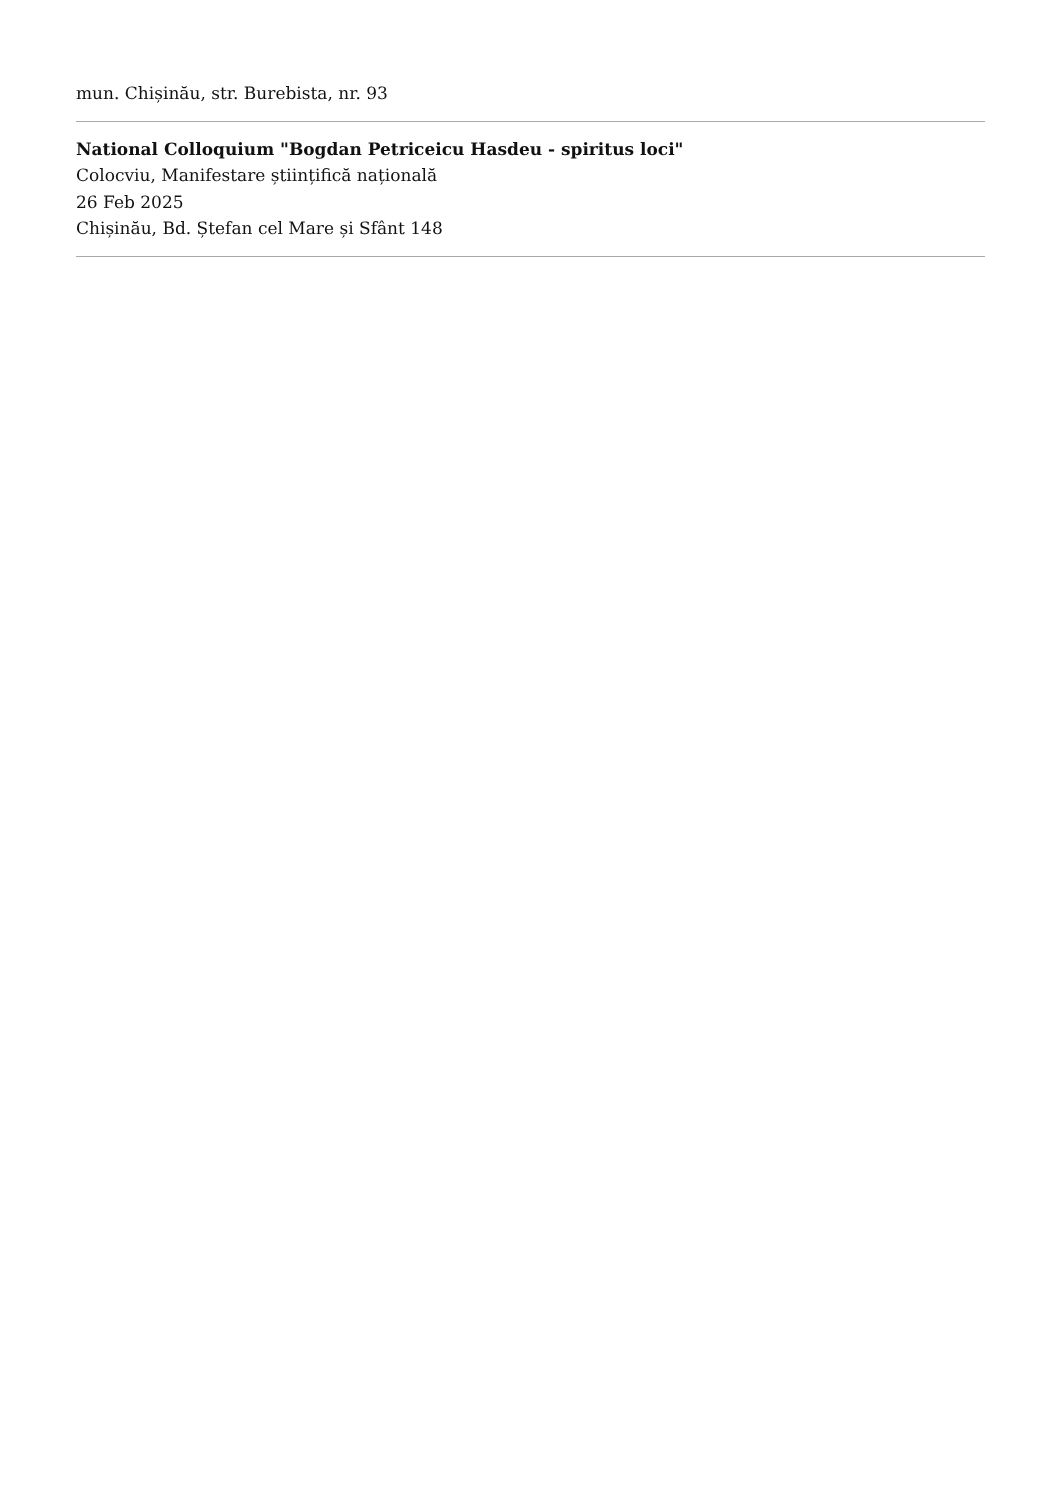mun. Chișinău, str. Burebista, nr. 93
National Colloquium "Bogdan Petriceicu Hasdeu - spiritus loci"
Colocviu, Manifestare științifică națională
26 Feb 2025
Chișinău, Bd. Ștefan cel Mare și Sfânt 148